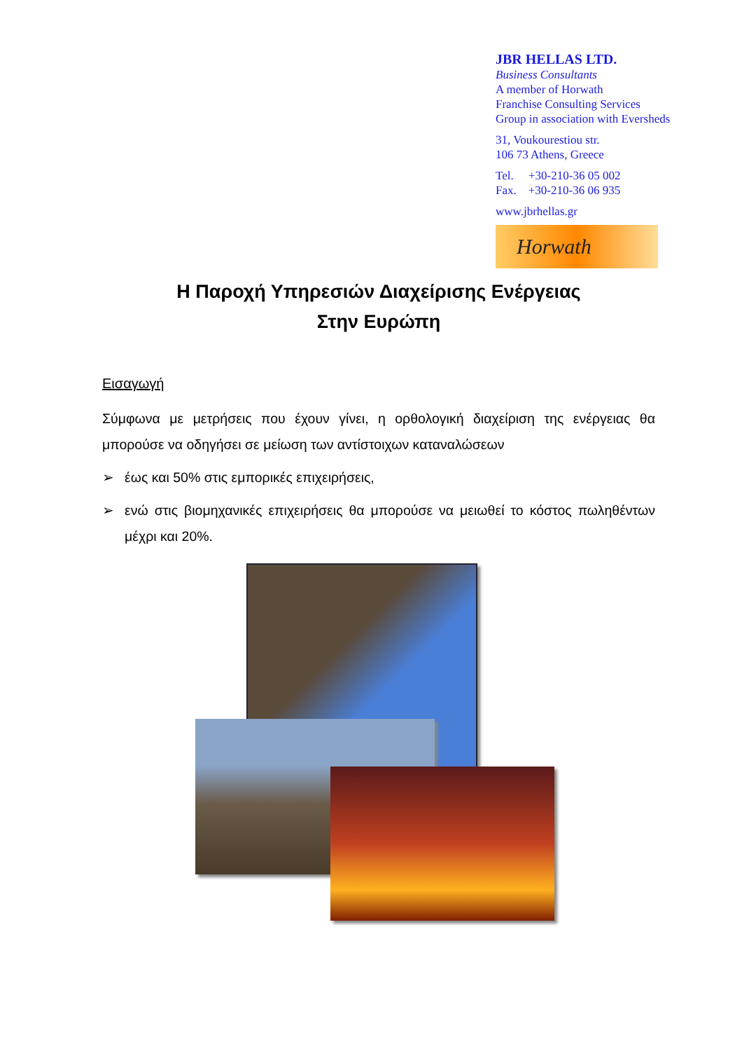JBR HELLAS LTD.
Business Consultants
A member of Horwath
Franchise Consulting Services
Group in association with Eversheds
31, Voukourestiou str.
106 73 Athens, Greece
Tel. +30-210-36 05 002
Fax. +30-210-36 06 935
www.jbrhellas.gr
Horwath
Η Παροχή Υπηρεσιών Διαχείρισης Ενέργειας
Στην Ευρώπη
Εισαγωγή
Σύμφωνα με μετρήσεις που έχουν γίνει, η ορθολογική διαχείριση της ενέργειας θα μπορούσε να οδηγήσει σε μείωση των αντίστοιχων καταναλώσεων
➢ έως και 50% στις εμπορικές επιχειρήσεις,
➢ ενώ στις βιομηχανικές επιχειρήσεις θα μπορούσε να μειωθεί το κόστος πωληθέντων μέχρι και 20%.